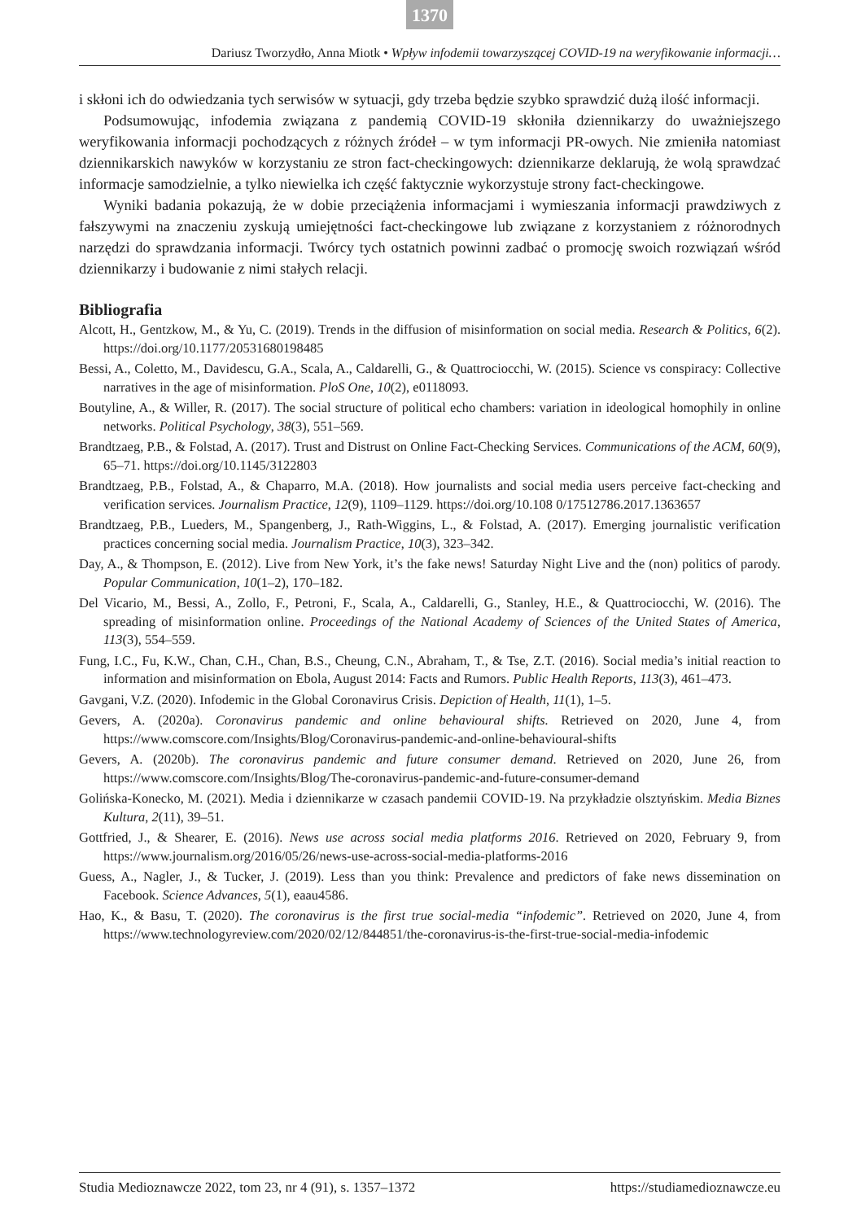1370
Dariusz Tworzydło, Anna Miotk • Wpływ infodemii towarzyszącej COVID-19 na weryfikowanie informacji…
i skłoni ich do odwiedzania tych serwisów w sytuacji, gdy trzeba będzie szybko sprawdzić dużą ilość informacji.
Podsumowując, infodemia związana z pandemią COVID-19 skłoniła dziennikarzy do uważniejszego weryfikowania informacji pochodzących z różnych źródeł – w tym informacji PR-owych. Nie zmieniła natomiast dziennikarskich nawyków w korzystaniu ze stron fact-checkingowych: dziennikarze deklarują, że wolą sprawdzać informacje samodzielnie, a tylko niewielka ich część faktycznie wykorzystuje strony fact-checkingowe.
Wyniki badania pokazują, że w dobie przeciążenia informacjami i wymieszania informacji prawdziwych z fałszywymi na znaczeniu zyskują umiejętności fact-checkingowe lub związane z korzystaniem z różnorodnych narzędzi do sprawdzania informacji. Twórcy tych ostatnich powinni zadbać o promocję swoich rozwiązań wśród dziennikarzy i budowanie z nimi stałych relacji.
Bibliografia
Alcott, H., Gentzkow, M., & Yu, C. (2019). Trends in the diffusion of misinformation on social media. Research & Politics, 6(2). https://doi.org/10.1177/20531680198485
Bessi, A., Coletto, M., Davidescu, G.A., Scala, A., Caldarelli, G., & Quattrociocchi, W. (2015). Science vs conspiracy: Collective narratives in the age of misinformation. PloS One, 10(2), e0118093.
Boutyline, A., & Willer, R. (2017). The social structure of political echo chambers: variation in ideological homophily in online networks. Political Psychology, 38(3), 551–569.
Brandtzaeg, P.B., & Folstad, A. (2017). Trust and Distrust on Online Fact-Checking Services. Communications of the ACM, 60(9), 65–71. https://doi.org/10.1145/3122803
Brandtzaeg, P.B., Folstad, A., & Chaparro, M.A. (2018). How journalists and social media users perceive fact-checking and verification services. Journalism Practice, 12(9), 1109–1129. https://doi.org/10.108 0/17512786.2017.1363657
Brandtzaeg, P.B., Lueders, M., Spangenberg, J., Rath-Wiggins, L., & Folstad, A. (2017). Emerging journalistic verification practices concerning social media. Journalism Practice, 10(3), 323–342.
Day, A., & Thompson, E. (2012). Live from New York, it’s the fake news! Saturday Night Live and the (non) politics of parody. Popular Communication, 10(1–2), 170–182.
Del Vicario, M., Bessi, A., Zollo, F., Petroni, F., Scala, A., Caldarelli, G., Stanley, H.E., & Quattrociocchi, W. (2016). The spreading of misinformation online. Proceedings of the National Academy of Sciences of the United States of America, 113(3), 554–559.
Fung, I.C., Fu, K.W., Chan, C.H., Chan, B.S., Cheung, C.N., Abraham, T., & Tse, Z.T. (2016). Social media’s initial reaction to information and misinformation on Ebola, August 2014: Facts and Rumors. Public Health Reports, 113(3), 461–473.
Gavgani, V.Z. (2020). Infodemic in the Global Coronavirus Crisis. Depiction of Health, 11(1), 1–5.
Gevers, A. (2020a). Coronavirus pandemic and online behavioural shifts. Retrieved on 2020, June 4, from https://www.comscore.com/Insights/Blog/Coronavirus-pandemic-and-online-behavioural-shifts
Gevers, A. (2020b). The coronavirus pandemic and future consumer demand. Retrieved on 2020, June 26, from https://www.comscore.com/Insights/Blog/The-coronavirus-pandemic-and-future-consumer-demand
Golińska-Konecko, M. (2021). Media i dziennikarze w czasach pandemii COVID-19. Na przykładzie olsztyńskim. Media Biznes Kultura, 2(11), 39–51.
Gottfried, J., & Shearer, E. (2016). News use across social media platforms 2016. Retrieved on 2020, February 9, from https://www.journalism.org/2016/05/26/news-use-across-social-media-platforms-2016
Guess, A., Nagler, J., & Tucker, J. (2019). Less than you think: Prevalence and predictors of fake news dissemination on Facebook. Science Advances, 5(1), eaau4586.
Hao, K., & Basu, T. (2020). The coronavirus is the first true social-media “infodemic”. Retrieved on 2020, June 4, from https://www.technologyreview.com/2020/02/12/844851/the-coronavirus-is-the-first-true-social-media-infodemic
Studia Medioznawcze 2022, tom 23, nr 4 (91), s. 1357–1372 https://studiamedioznawcze.eu